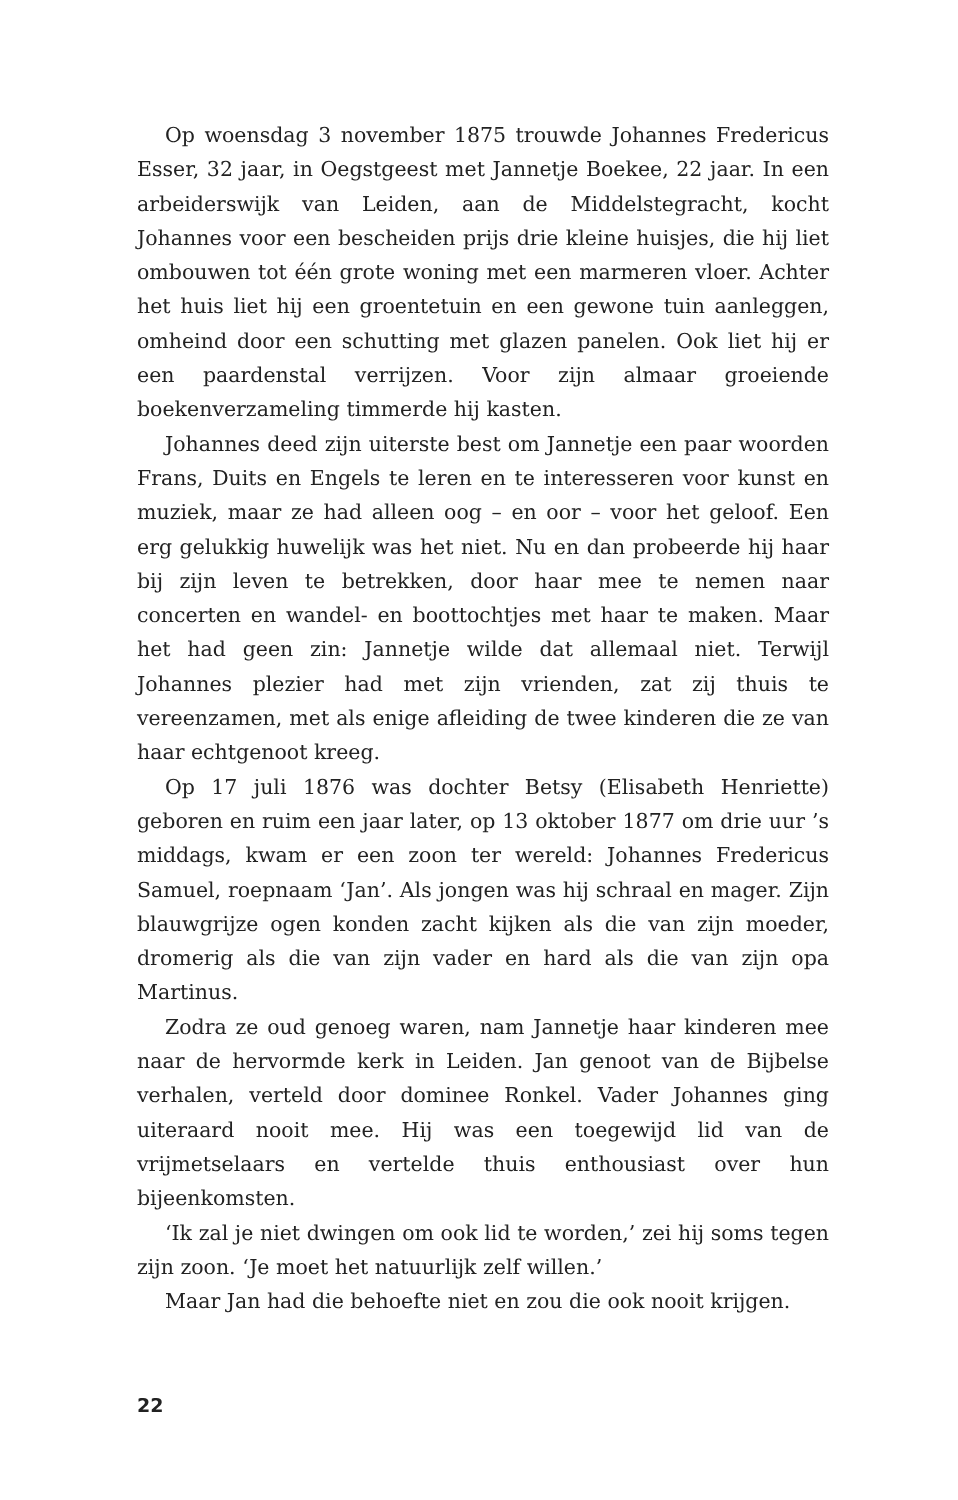Op woensdag 3 november 1875 trouwde Johannes Fredericus Esser, 32 jaar, in Oegstgeest met Jannetje Boekee, 22 jaar. In een arbeiderswijk van Leiden, aan de Middelstegracht, kocht Johannes voor een bescheiden prijs drie kleine huisjes, die hij liet ombouwen tot één grote woning met een marmeren vloer. Achter het huis liet hij een groentetuin en een gewone tuin aanleggen, omheind door een schutting met glazen panelen. Ook liet hij er een paardenstal verrijzen. Voor zijn almaar groeiende boekenverzameling timmerde hij kasten.
Johannes deed zijn uiterste best om Jannetje een paar woorden Frans, Duits en Engels te leren en te interesseren voor kunst en muziek, maar ze had alleen oog – en oor – voor het geloof. Een erg gelukkig huwelijk was het niet. Nu en dan probeerde hij haar bij zijn leven te betrekken, door haar mee te nemen naar concerten en wandel- en boottochtjes met haar te maken. Maar het had geen zin: Jannetje wilde dat allemaal niet. Terwijl Johannes plezier had met zijn vrienden, zat zij thuis te vereenzamen, met als enige afleiding de twee kinderen die ze van haar echtgenoot kreeg.
Op 17 juli 1876 was dochter Betsy (Elisabeth Henriette) geboren en ruim een jaar later, op 13 oktober 1877 om drie uur ’s middags, kwam er een zoon ter wereld: Johannes Fredericus Samuel, roepnaam ‘Jan’. Als jongen was hij schraal en mager. Zijn blauwgrijze ogen konden zacht kijken als die van zijn moeder, dromerig als die van zijn vader en hard als die van zijn opa Martinus.
Zodra ze oud genoeg waren, nam Jannetje haar kinderen mee naar de hervormde kerk in Leiden. Jan genoot van de Bijbelse verhalen, verteld door dominee Ronkel. Vader Johannes ging uiteraard nooit mee. Hij was een toegewijd lid van de vrijmetselaars en vertelde thuis enthousiast over hun bijeenkomsten.
‘Ik zal je niet dwingen om ook lid te worden,’ zei hij soms tegen zijn zoon. ‘Je moet het natuurlijk zelf willen.’
Maar Jan had die behoefte niet en zou die ook nooit krijgen.
22